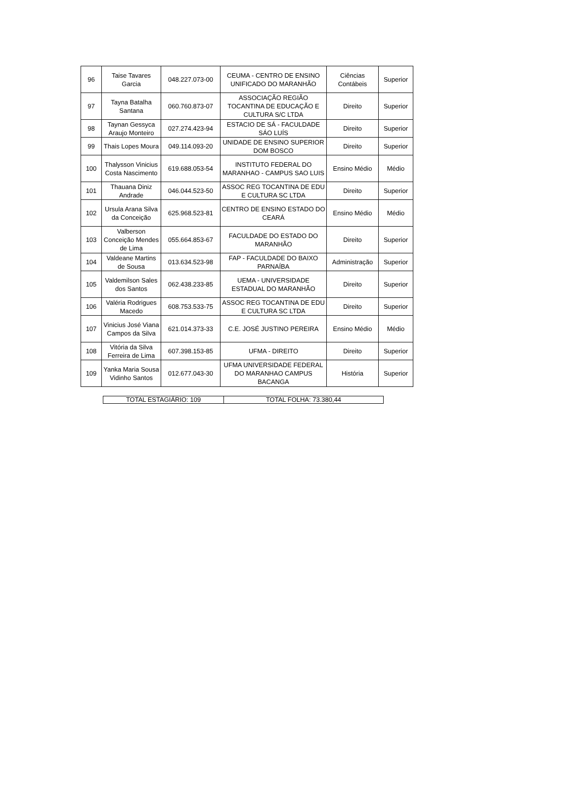| 96 | Taise Tavares Garcia | 048.227.073-00 | CEUMA - CENTRO DE ENSINO UNIFICADO DO MARANHÃO | Ciências Contábeis | Superior |
| 97 | Tayna Batalha Santana | 060.760.873-07 | ASSOCIAÇÃO REGIÃO TOCANTINA DE EDUCAÇÃO E CULTURA S/C LTDA | Direito | Superior |
| 98 | Taynan Gessyca Araujo Monteiro | 027.274.423-94 | ESTACIO DE SÁ - FACULDADE SÁO LUÍS | Direito | Superior |
| 99 | Thais Lopes Moura | 049.114.093-20 | UNIDADE DE ENSINO SUPERIOR DOM BOSCO | Direito | Superior |
| 100 | Thalysson Vinicius Costa Nascimento | 619.688.053-54 | INSTITUTO FEDERAL DO MARANHAO - CAMPUS SAO LUIS | Ensino Médio | Médio |
| 101 | Thauana Diniz Andrade | 046.044.523-50 | ASSOC REG TOCANTINA DE EDU E CULTURA SC LTDA | Direito | Superior |
| 102 | Ursula Arana Silva da Conceição | 625.968.523-81 | CENTRO DE ENSINO ESTADO DO CEARÁ | Ensino Médio | Médio |
| 103 | Valberson Conceição Mendes de Lima | 055.664.853-67 | FACULDADE DO ESTADO DO MARANHÃO | Direito | Superior |
| 104 | Valdeane Martins de Sousa | 013.634.523-98 | FAP - FACULDADE DO BAIXO PARNAÍBA | Administração | Superior |
| 105 | Valdemilson Sales dos Santos | 062.438.233-85 | UEMA - UNIVERSIDADE ESTADUAL DO MARANHÃO | Direito | Superior |
| 106 | Valéria Rodrigues Macedo | 608.753.533-75 | ASSOC REG TOCANTINA DE EDU E CULTURA SC LTDA | Direito | Superior |
| 107 | Vinicius José Viana Campos da Silva | 621.014.373-33 | C.E. JOSÉ JUSTINO PEREIRA | Ensino Médio | Médio |
| 108 | Vitória da Silva Ferreira de Lima | 607.398.153-85 | UFMA - DIREITO | Direito | Superior |
| 109 | Yanka Maria Sousa Vidinho Santos | 012.677.043-30 | UFMA UNIVERSIDADE FEDERAL DO MARANHAO CAMPUS BACANGA | História | Superior |
| TOTAL ESTAGIÁRIO: 109 | TOTAL FOLHA: 73.380,44 |